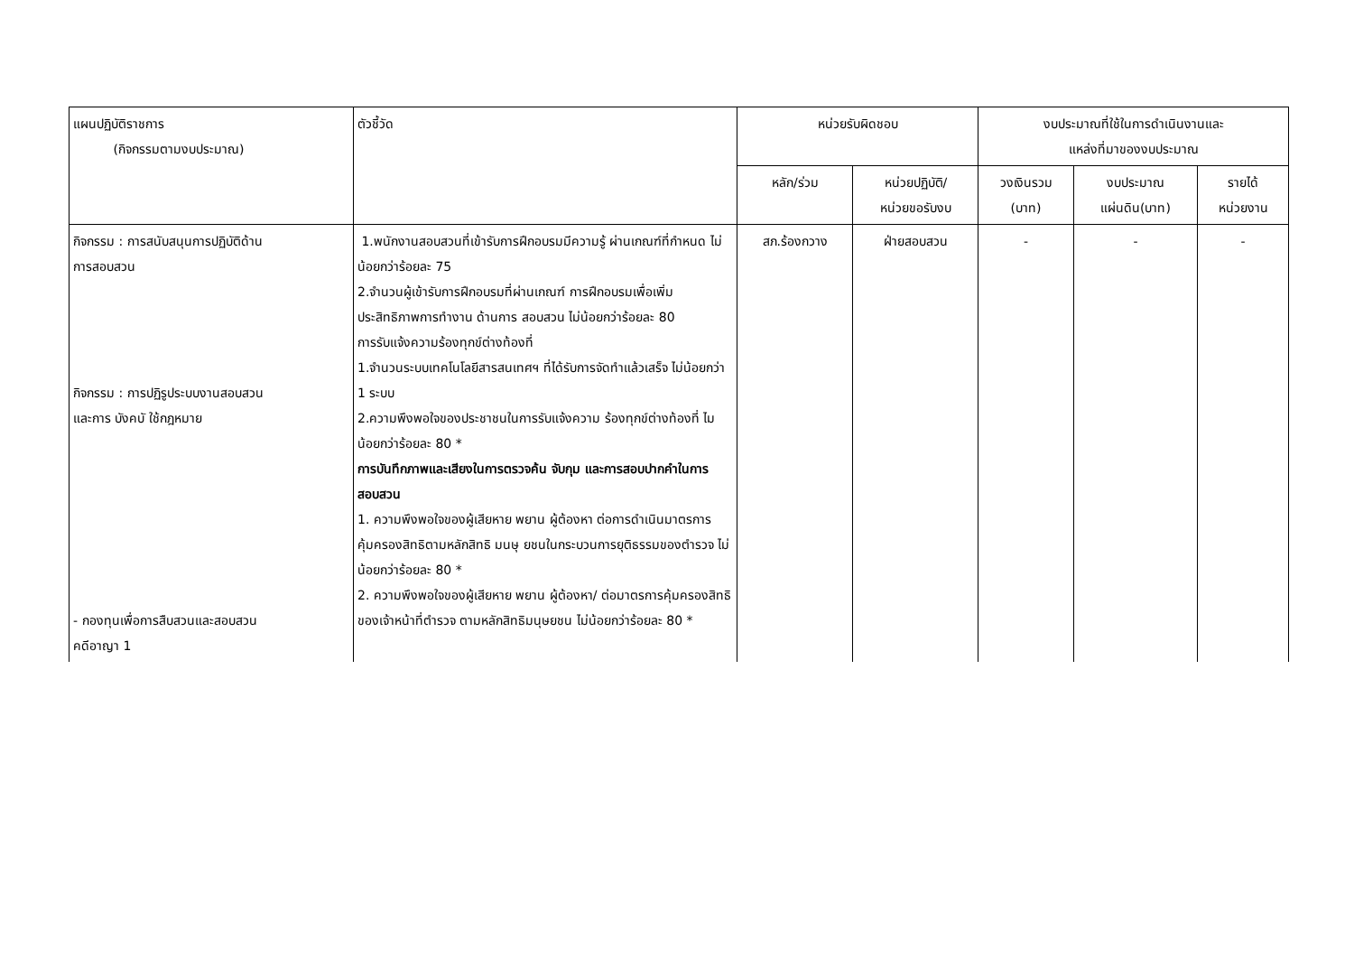| แผนปฏิบัติราชการ (กิจกรรมตามงบประมาณ) | ตัวชี้วัด | หน่วยรับผิดชอบ | | งบประมาณที่ใช้ในการดำเนินงานและ แหล่งที่มาของงบประมาณ | | |
| --- | --- | --- | --- | --- | --- | --- |
| | | หลัก/ร่วม | หน่วยปฏิบัติ/ หน่วยขอรับงบ | วงเงินรวม (บาท) | งบประมาณ แผ่นดิน(บาท) | รายได้ หน่วยงาน |
| กิจกรรม : การสนับสนุนการปฏิบัติด้าน การสอบสวน กิจกรรม : การปฏิรูประบบงานสอบสวน และการ บังคบั ใช้กฎหมาย - กองทุนเพื่อการสืบสวนและสอบสวน คดีอาญา 1 | 1.พนักงานสอบสวนที่เข้ารับการฝึกอบรมมีความรู้ ผ่านเกณฑ์ที่กำหนด ไม่น้อยกว่าร้อยละ 75 2.จำนวนผู้เข้ารับการฝึกอบรมที่ผ่านเกณฑ์ การฝึกอบรมเพื่อเพิ่มประสิทธิภาพการทำงาน ด้านการ สอบสวน ไม่น้อยกว่าร้อยละ 80 การรับแจ้งความร้องทุกข์ต่างท้องที่ 1.จำนวนระบบเทคโนโลยีสารสนเทศฯ ที่ได้รับการจัดทำแล้วเสร็จ ไม่น้อยกว่า 1 ระบบ 2.ความพึงพอใจของประชาชนในการรับแจ้งความ ร้องทุกข์ต่างท้องที่ ไมน้อยกว่าร้อยละ 80 * การบันทึกภาพและเสียงในการตรวจค้น จับกุม และการสอบปากคำในการสอบสวน 1. ความพึงพอใจของผู้เสียหาย พยาน ผู้ต้องหา ต่อการดำเนินมาตรการคุ้มครองสิทธิตามหลักสิทธิ มนษุ ยชนในกระบวนการยุติธรรมของตำรวจ ไม่น้อยกว่าร้อยละ 80 * 2. ความพึงพอใจของผู้เสียหาย พยาน ผู้ต้องหา/ ต่อมาตรการคุ้มครองสิทธิของเจ้าหน้าที่ตำรวจ ตามหลักสิทธิมนุษยชน ไม่น้อยกว่าร้อยละ 80 * | สภ.ร้องกวาง | ฝ่ายสอบสวน | - | - | - |